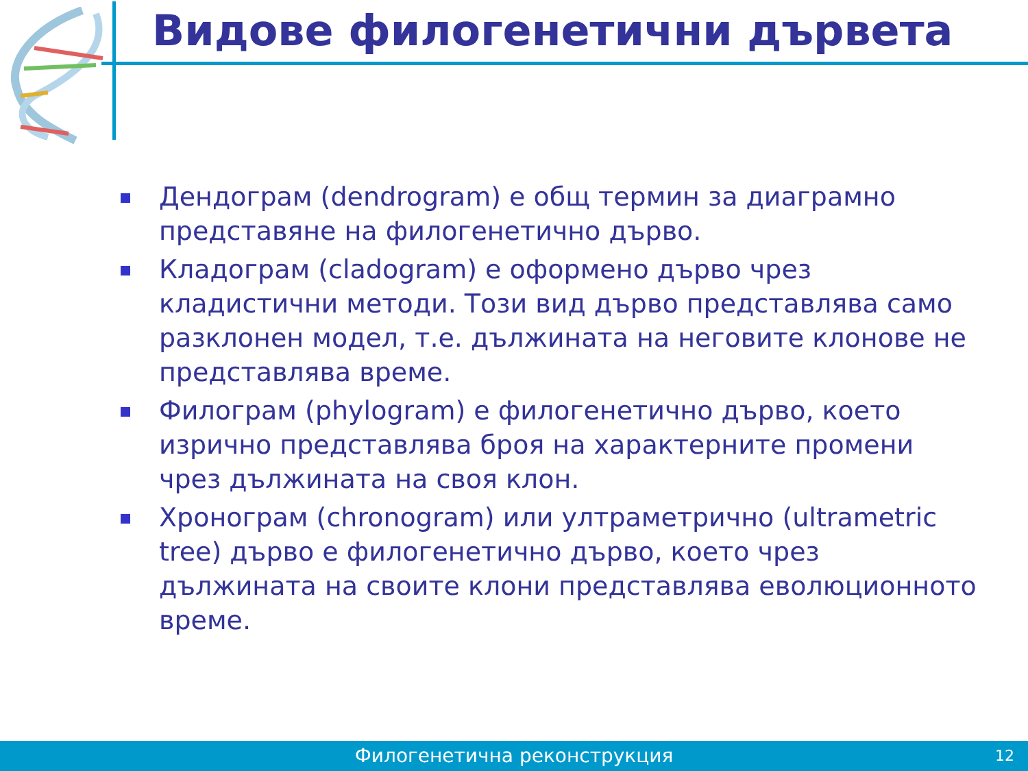Видове филогенетични дървета
Дендограм (dendrogram) е общ термин за диаграмно представяне на филогенетично дърво.
Кладограм (cladogram) е оформено дърво чрез кладистични методи. Този вид дърво представлява само разклонен модел, т.е. дължината на неговите клонове не представлява време.
Филограм (phylogram) е филогенетично дърво, което изрично представлява броя на характерните промени чрез дължината на своя клон.
Хронограм (chronogram) или ултраметрично (ultrametric tree) дърво е филогенетично дърво, което чрез дължината на своите клони представлява еволюционното време.
Филогенетична реконструкция 12